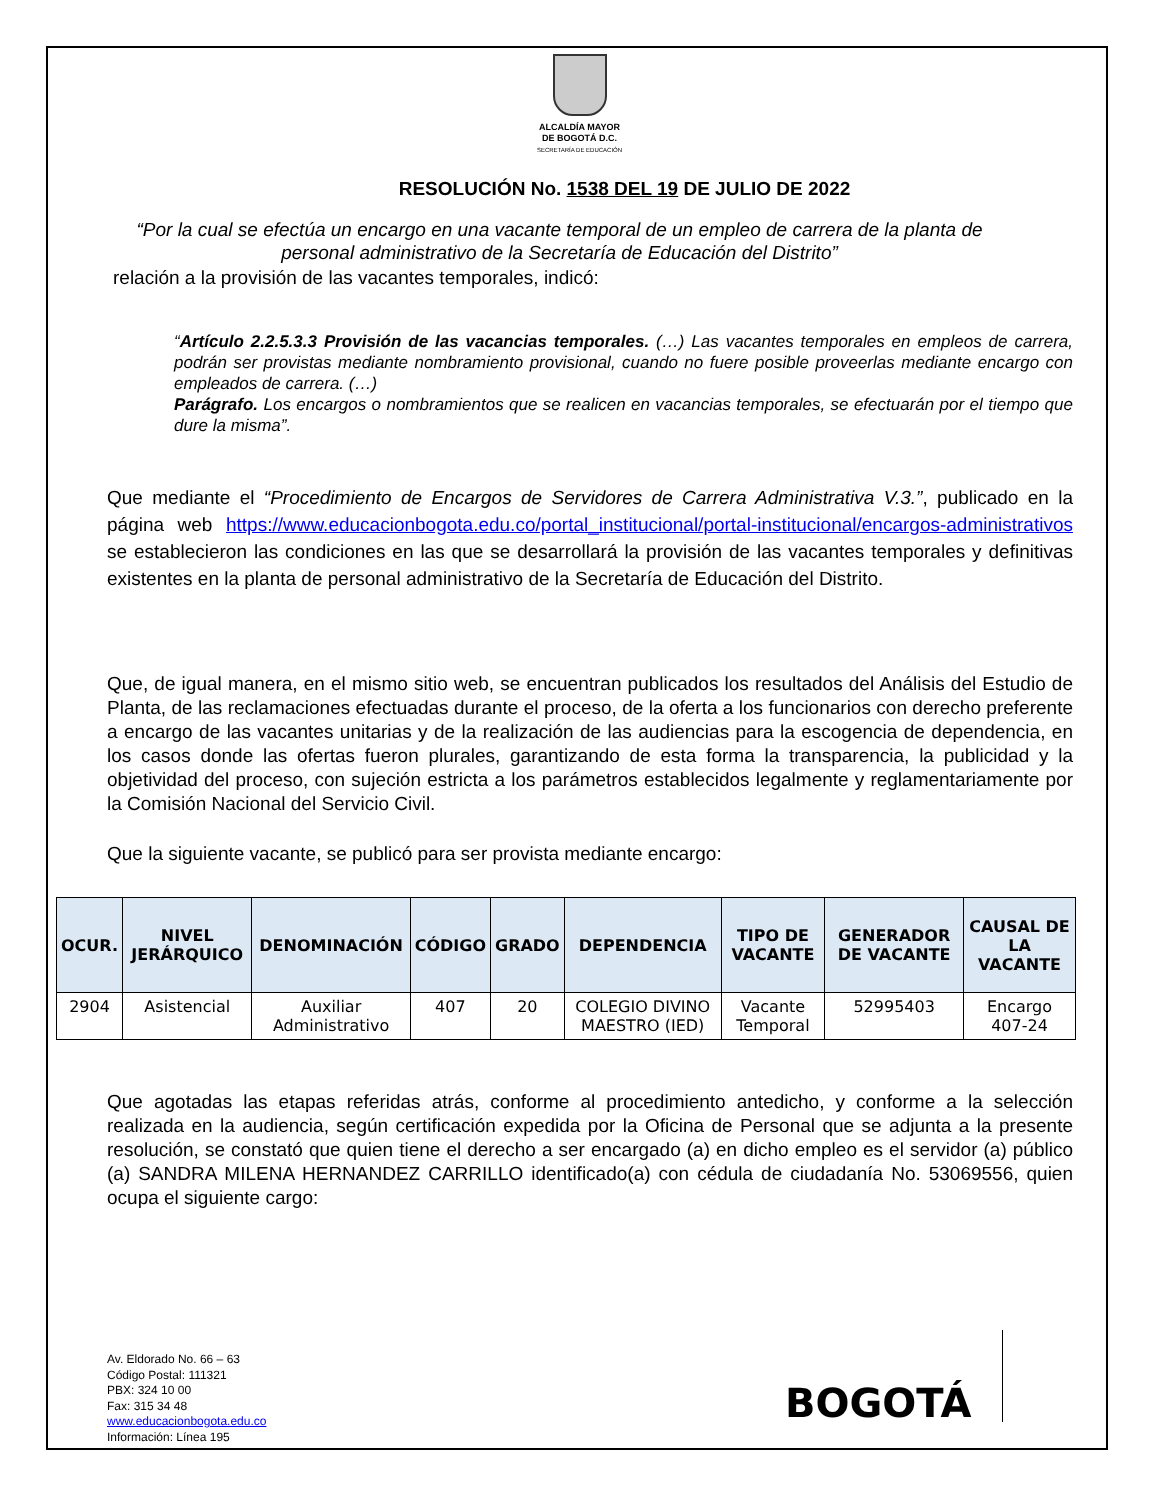ALCALDÍA MAYOR
DE BOGOTÁ D.C.
SECRETARÍA DE EDUCACIÓN
RESOLUCIÓN No. 1538 DEL 19 DE JULIO DE 2022
“Por la cual se efectúa un encargo en una vacante temporal de un empleo de carrera de la planta de personal administrativo de la Secretaría de Educación del Distrito”
relación a la provisión de las vacantes temporales, indicó:
“Artículo 2.2.5.3.3 Provisión de las vacancias temporales. (…) Las vacantes temporales en empleos de carrera, podrán ser provistas mediante nombramiento provisional, cuando no fuere posible proveerlas mediante encargo con empleados de carrera. (…)
Parágrafo. Los encargos o nombramientos que se realicen en vacancias temporales, se efectuarán por el tiempo que dure la misma”.
Que mediante el “Procedimiento de Encargos de Servidores de Carrera Administrativa V.3.”, publicado en la página web https://www.educacionbogota.edu.co/portal_institucional/portal-institucional/encargos-administrativos se establecieron las condiciones en las que se desarrollará la provisión de las vacantes temporales y definitivas existentes en la planta de personal administrativo de la Secretaría de Educación del Distrito.
Que, de igual manera, en el mismo sitio web, se encuentran publicados los resultados del Análisis del Estudio de Planta, de las reclamaciones efectuadas durante el proceso, de la oferta a los funcionarios con derecho preferente a encargo de las vacantes unitarias y de la realización de las audiencias para la escogencia de dependencia, en los casos donde las ofertas fueron plurales, garantizando de esta forma la transparencia, la publicidad y la objetividad del proceso, con sujeción estricta a los parámetros establecidos legalmente y reglamentariamente por la Comisión Nacional del Servicio Civil.
Que la siguiente vacante, se publicó para ser provista mediante encargo:
| OCUR. | NIVEL JERÁRQUICO | DENOMINACIÓN | CÓDIGO | GRADO | DEPENDENCIA | TIPO DE VACANTE | GENERADOR DE VACANTE | CAUSAL DE LA VACANTE |
| --- | --- | --- | --- | --- | --- | --- | --- | --- |
| 2904 | Asistencial | Auxiliar Administrativo | 407 | 20 | COLEGIO DIVINO MAESTRO (IED) | Vacante Temporal | 52995403 | Encargo 407-24 |
Que agotadas las etapas referidas atrás, conforme al procedimiento antedicho, y conforme a la selección realizada en la audiencia, según certificación expedida por la Oficina de Personal que se adjunta a la presente resolución, se constató que quien tiene el derecho a ser encargado (a) en dicho empleo es el servidor (a) público (a) SANDRA MILENA HERNANDEZ CARRILLO identificado(a) con cédula de ciudadanía No. 53069556, quien ocupa el siguiente cargo:
Av. Eldorado No. 66 – 63
Código Postal: 111321
PBX: 324 10 00
Fax: 315 34 48
www.educacionbogota.edu.co
Información: Línea 195
BOGOTÁ